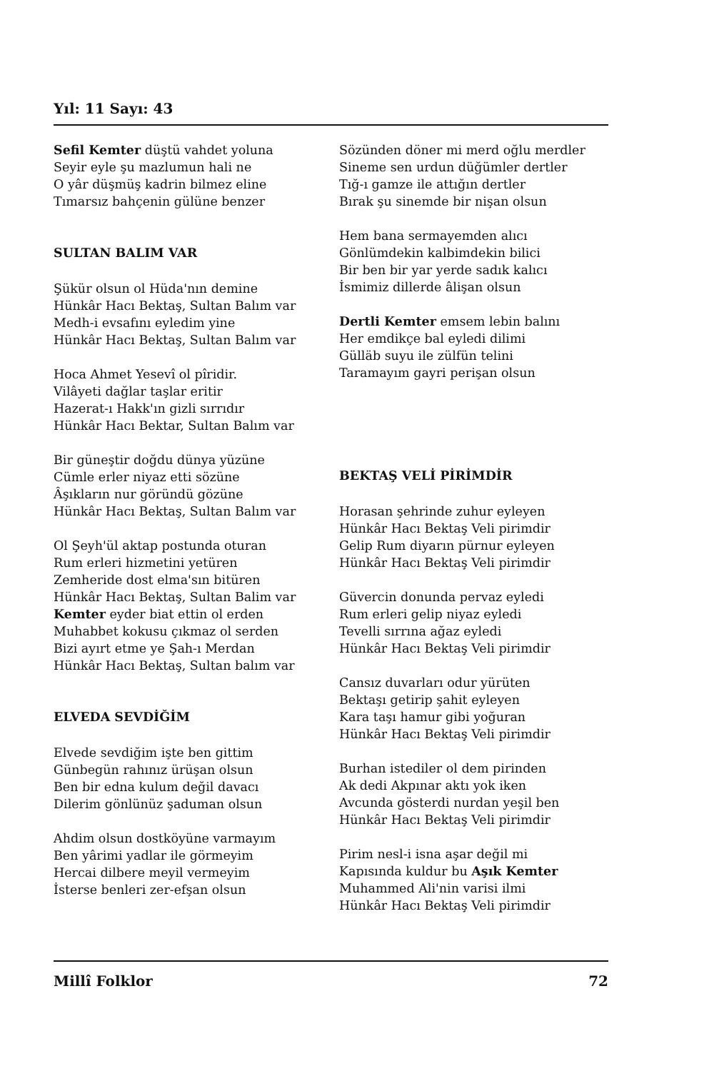Yıl: 11 Sayı: 43
Sefil Kemter düştü vahdet yoluna
Seyir eyle şu mazlumun hali ne
O yâr düşmüş kadrin bilmez eline
Tımarsız bahçenin gülüne benzer
SULTAN BALIM VAR
Şükür olsun ol Hüda'nın demine
Hünkâr Hacı Bektaş, Sultan Balım var
Medh-i evsafını eyledim yine
Hünkâr Hacı Bektaş, Sultan Balım var
Hoca Ahmet Yesevî ol pîridir.
Vilâyeti dağlar taşlar eritir
Hazerat-ı Hakk'ın gizli sırrıdır
Hünkâr Hacı Bektar, Sultan Balım var
Bir güneştir doğdu dünya yüzüne
Cümle erler niyaz etti sözüne
Âşıkların nur göründü gözüne
Hünkâr Hacı Bektaş, Sultan Balım var
Ol Şeyh'ül aktap postunda oturan
Rum erleri hizmetini yetüren
Zemheride dost elma'sın bitüren
Hünkâr Hacı Bektaş, Sultan Balim var
Kemter eyder biat ettin ol erden
Muhabbet kokusu çıkmaz ol serden
Bizi ayırt etme ye Şah-ı Merdan
Hünkâr Hacı Bektaş, Sultan balım var
ELVEDA SEVDİĞİM
Elvede sevdiğim işte ben gittim
Günbegün rahınız ürüşan olsun
Ben bir edna kulum değil davacı
Dilerim gönlünüz şaduman olsun
Ahdim olsun dostköyüne varmayım
Ben yârimi yadlar ile görmeyim
Hercai dilbere meyil vermeyim
İsterse benleri zer-efşan olsun
Sözünden döner mi merd oğlu merdler
Sineme sen urdun düğümler dertler
Tığ-ı gamze ile attığın dertler
Bırak şu sinemde bir nişan olsun
Hem bana sermayemden alıcı
Gönlümdekin kalbimdekin bilici
Bir ben bir yar yerde sadık kalıcı
İsmimiz dillerde âlişan olsun
Dertli Kemter emsem lebin balını
Her emdikçe bal eyledi dilimi
Gülläb suyu ile zülfün telini
Taramayım gayri perişan olsun
BEKTAŞ VELİ PİRİMDİR
Horasan şehrinde zuhur eyleyen
Hünkâr Hacı Bektaş Veli pirimdir
Gelip Rum diyarın pürnur eyleyen
Hünkâr Hacı Bektaş Veli pirimdir
Güvercin donunda pervaz eyledi
Rum erleri gelip niyaz eyledi
Tevelli sırrına ağaz eyledi
Hünkâr Hacı Bektaş Veli pirimdir
Cansız duvarları odur yürüten
Bektaşı getirip şahit eyleyen
Kara taşı hamur gibi yoğuran
Hünkâr Hacı Bektaş Veli pirimdir
Burhan istediler ol dem pirinden
Ak dedi Akpınar aktı yok iken
Avcunda gösterdi nurdan yeşil ben
Hünkâr Hacı Bektaş Veli pirimdir
Pirim nesl-i isna aşar değil mi
Kapısında kuldur bu Aşık Kemter
Muhammed Ali'nin varisi ilmi
Hünkâr Hacı Bektaş Veli pirimdir
Millî Folklor 72